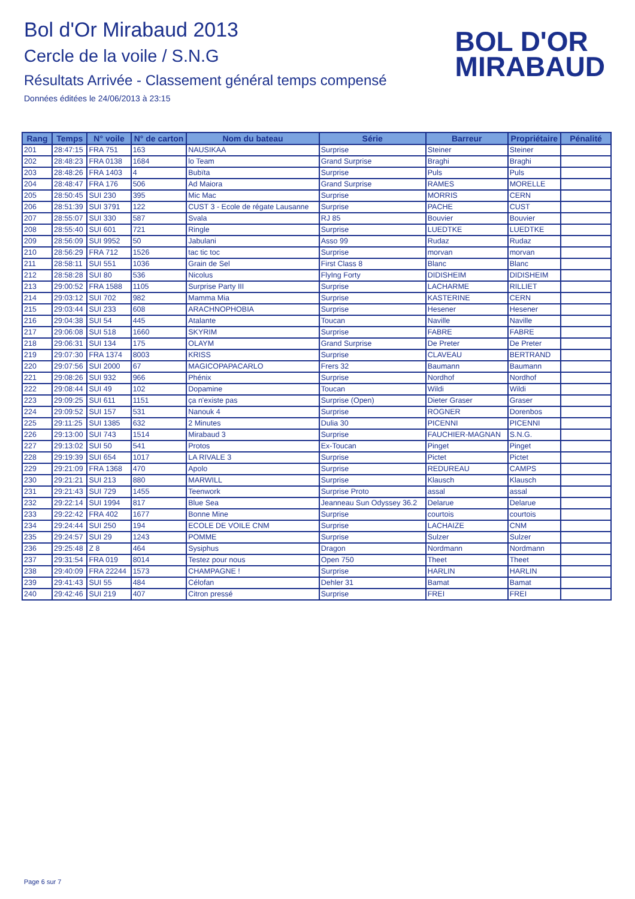Bol d'Or Mirabaud 2013
Cercle de la voile / S.N.G
Résultats Arrivée - Classement général temps compensé
Données éditées le 24/06/2013 à 23:15
BOL D'OR
MIRABAUD
| Rang | Temps | N° voile | N° de carton | Nom du bateau | Série | Barreur | Propriétaire | Pénalité |
| --- | --- | --- | --- | --- | --- | --- | --- | --- |
| 201 | 28:47:15 | FRA 751 | 163 | NAUSIKAA | Surprise | Steiner | Steiner | |
| 202 | 28:48:23 | FRA 0138 | 1684 | lo Team | Grand Surprise | Braghi | Braghi | |
| 203 | 28:48:26 | FRA 1403 | 4 | Bubïta | Surprise | Puls | Puls | |
| 204 | 28:48:47 | FRA 176 | 506 | Ad Maiora | Grand Surprise | RAMES | MORELLE | |
| 205 | 28:50:45 | SUI 230 | 395 | Mic Mac | Surprise | MORRIS | CERN | |
| 206 | 28:51:39 | SUI 3791 | 122 | CUST 3 - Ecole de régate Lausanne | Surprise | PACHE | CUST | |
| 207 | 28:55:07 | SUI 330 | 587 | Svala | RJ 85 | Bouvier | Bouvier | |
| 208 | 28:55:40 | SUI 601 | 721 | Ringle | Surprise | LUEDTKE | LUEDTKE | |
| 209 | 28:56:09 | SUI 9952 | 50 | Jabulani | Asso 99 | Rudaz | Rudaz | |
| 210 | 28:56:29 | FRA 712 | 1526 | tac tic toc | Surprise | morvan | morvan | |
| 211 | 28:58:11 | SUI 551 | 1036 | Grain de Sel | First Class 8 | Blanc | Blanc | |
| 212 | 28:58:28 | SUI 80 | 536 | Nicolus | FlyIng Forty | DIDISHEIM | DIDISHEIM | |
| 213 | 29:00:52 | FRA 1588 | 1105 | Surprise Party III | Surprise | LACHARME | RILLIET | |
| 214 | 29:03:12 | SUI 702 | 982 | Mamma Mia | Surprise | KASTERINE | CERN | |
| 215 | 29:03:44 | SUI 233 | 608 | ARACHNOPHOBIA | Surprise | Hesener | Hesener | |
| 216 | 29:04:38 | SUI 54 | 445 | Atalante | Toucan | Naville | Naville | |
| 217 | 29:06:08 | SUI 518 | 1660 | SKYRIM | Surprise | FABRE | FABRE | |
| 218 | 29:06:31 | SUI 134 | 175 | OLAYM | Grand Surprise | De Preter | De Preter | |
| 219 | 29:07:30 | FRA 1374 | 8003 | KRISS | Surprise | CLAVEAU | BERTRAND | |
| 220 | 29:07:56 | SUI 2000 | 67 | MAGICOPAPACARLO | Frers 32 | Baumann | Baumann | |
| 221 | 29:08:26 | SUI 932 | 966 | Phénix | Surprise | Nordhof | Nordhof | |
| 222 | 29:08:44 | SUI 49 | 102 | Dopamine | Toucan | Wildi | Wildi | |
| 223 | 29:09:25 | SUI 611 | 1151 | ça n'existe pas | Surprise (Open) | Dieter Graser | Graser | |
| 224 | 29:09:52 | SUI 157 | 531 | Nanouk 4 | Surprise | ROGNER | Dorenbos | |
| 225 | 29:11:25 | SUI 1385 | 632 | 2 Minutes | Dulia 30 | PICENNI | PICENNI | |
| 226 | 29:13:00 | SUI 743 | 1514 | Mirabaud 3 | Surprise | FAUCHIER-MAGNAN | S.N.G. | |
| 227 | 29:13:02 | SUI 50 | 541 | Protos | Ex-Toucan | Pinget | Pinget | |
| 228 | 29:19:39 | SUI 654 | 1017 | LA RIVALE 3 | Surprise | Pictet | Pictet | |
| 229 | 29:21:09 | FRA 1368 | 470 | Apolo | Surprise | REDUREAU | CAMPS | |
| 230 | 29:21:21 | SUI 213 | 880 | MARWILL | Surprise | Klausch | Klausch | |
| 231 | 29:21:43 | SUI 729 | 1455 | Teenwork | Surprise Proto | assal | assal | |
| 232 | 29:22:14 | SUI 1994 | 817 | Blue Sea | Jeanneau Sun Odyssey 36.2 | Delarue | Delarue | |
| 233 | 29:22:42 | FRA 402 | 1677 | Bonne Mine | Surprise | courtois | courtois | |
| 234 | 29:24:44 | SUI 250 | 194 | ECOLE DE VOILE CNM | Surprise | LACHAIZE | CNM | |
| 235 | 29:24:57 | SUI 29 | 1243 | POMME | Surprise | Sulzer | Sulzer | |
| 236 | 29:25:48 | Z 8 | 464 | Sysiphus | Dragon | Nordmann | Nordmann | |
| 237 | 29:31:54 | FRA 019 | 8014 | Testez pour nous | Open 750 | Theet | Theet | |
| 238 | 29:40:09 | FRA 22244 | 1573 | CHAMPAGNE ! | Surprise | HARLIN | HARLIN | |
| 239 | 29:41:43 | SUI 55 | 484 | Célofan | Dehler 31 | Bamat | Bamat | |
| 240 | 29:42:46 | SUI 219 | 407 | Citron pressé | Surprise | FREI | FREI | |
Page 6 sur 7